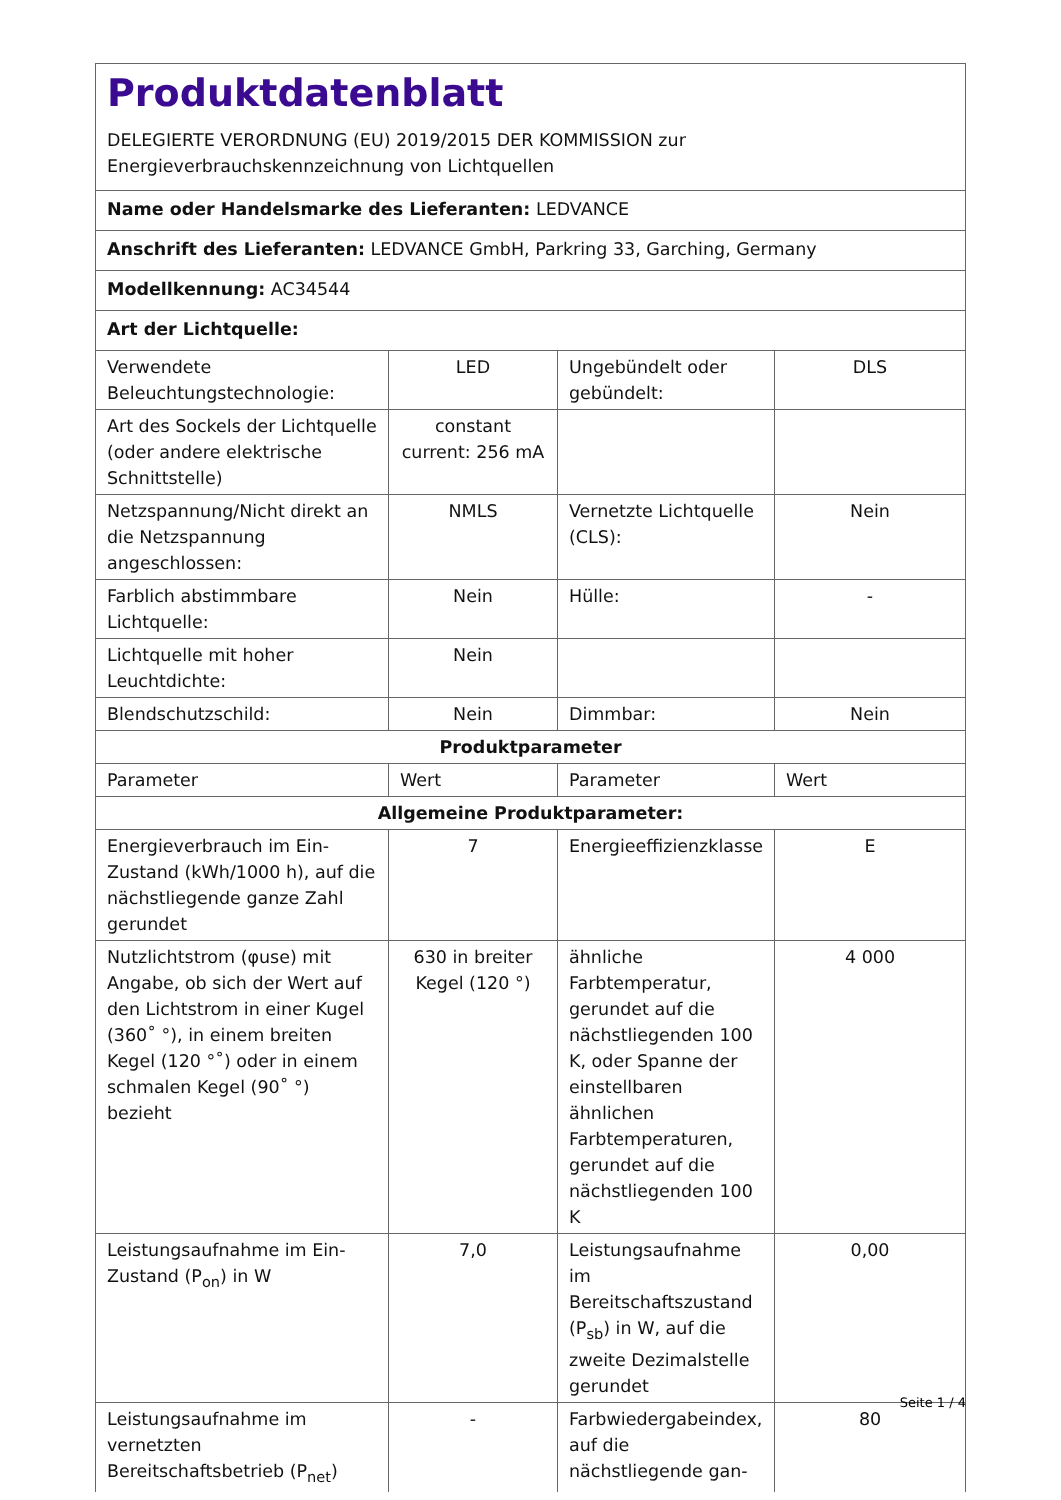| Produktdatenblatt DELEGIERTE VERORDNUNG (EU) 2019/2015 DER KOMMISSION zur Energieverbrauchskennzeichnung von Lichtquellen | | | |
| Name oder Handelsmarke des Lieferanten: LEDVANCE | | | |
| Anschrift des Lieferanten: LEDVANCE GmbH, Parkring 33, Garching, Germany | | | |
| Modellkennung: AC34544 | | | |
| Art der Lichtquelle: | | | |
| Verwendete Beleuchtungstechnologie: | LED | Ungebündelt oder gebündelt: | DLS |
| Art des Sockels der Lichtquelle (oder andere elektrische Schnittstelle) | constant current: 256 mA | | |
| Netzspannung/Nicht direkt an die Netzspannung angeschlossen: | NMLS | Vernetzte Lichtquelle (CLS): | Nein |
| Farblich abstimmbare Lichtquelle: | Nein | Hülle: | - |
| Lichtquelle mit hoher Leuchtdichte: | Nein | | |
| Blendschutzschild: | Nein | Dimmbar: | Nein |
| Produktparameter | | | |
| Parameter | Wert | Parameter | Wert |
| Allgemeine Produktparameter: | | | |
| Energieverbrauch im Ein-Zustand (kWh/1000 h), auf die nächstliegende ganze Zahl gerundet | 7 | Energieeffizienzklasse | E |
| Nutzlichtstrom (φuse) mit Angabe, ob sich der Wert auf den Lichtstrom in einer Kugel (360˚ °), in einem breiten Kegel (120 °˚) oder in einem schmalen Kegel (90˚ °) bezieht | 630 in breiter Kegel (120 °) | ähnliche Farbtemperatur, gerundet auf die nächstliegenden 100 K, oder Spanne der einstellbaren ähnlichen Farbtemperaturen, gerundet auf die nächstliegenden 100 K | 4 000 |
| Leistungsaufnahme im Ein-Zustand (P<sub>on</sub>) in W | 7,0 | Leistungsaufnahme im Bereitschaftszustand (P<sub>sb</sub>) in W, auf die zweite Dezimalstelle gerundet | 0,00 |
| Leistungsaufnahme im vernetzten Bereitschaftsbetrieb (P<sub>net</sub>) | - | Farbwiedergabeindex, auf die nächstliegende gan- | 80 |
Seite 1 / 4